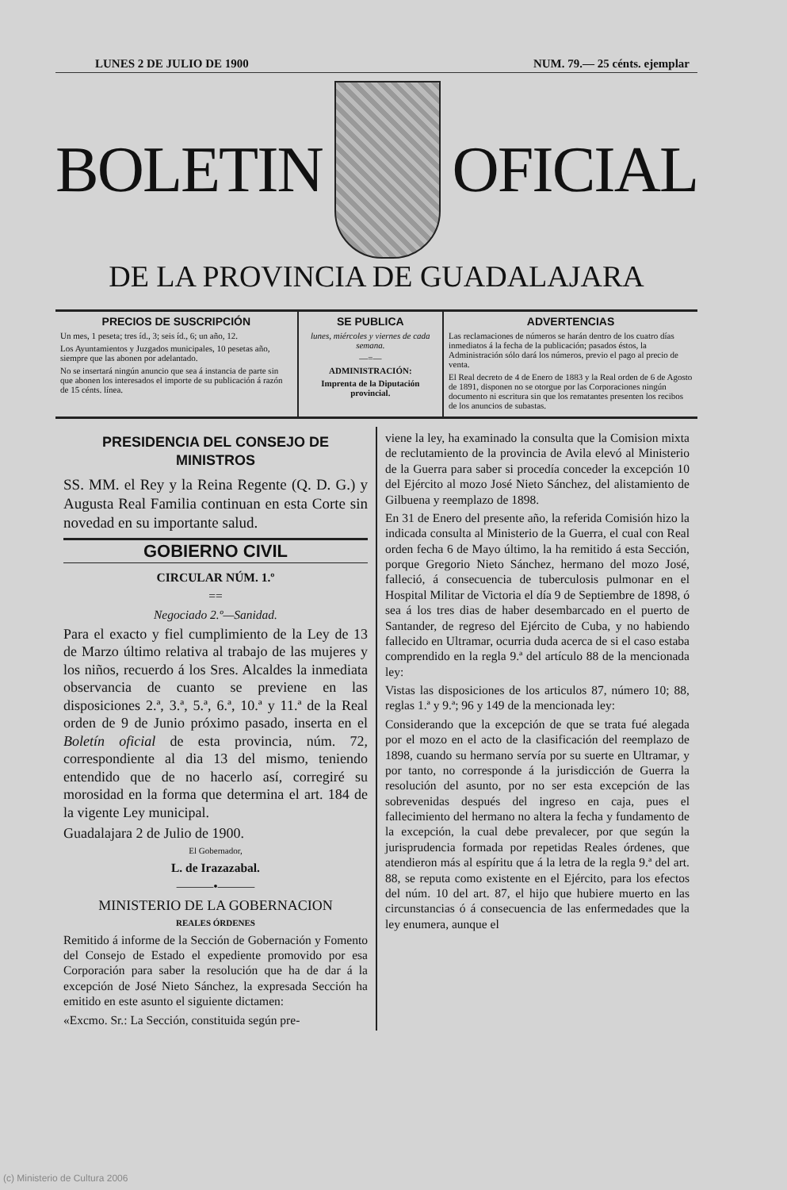LUNES 2 DE JULIO DE 1900 NUM. 79.— 25 cénts. ejemplar
BOLETIN OFICIAL
DE LA PROVINCIA DE GUADALAJARA
PRECIOS DE SUSCRIPCIÓN
Un mes, 1 peseta; tres íd., 3; seis íd., 6; un año, 12.
Los Ayuntamientos y Juzgados municipales, 10 pesetas año, siempre que las abonen por adelantado.
No se insertará ningún anuncio que sea á instancia de parte sin que abonen los interesados el importe de su publicación á razón de 15 cénts. línea.
SE PUBLICA
lunes, miércoles y viernes de cada semana.
—=—
ADMINISTRACIÓN:
Imprenta de la Diputación provincial.
ADVERTENCIAS
Las reclamaciones de números se harán dentro de los cuatro días inmediatos á la fecha de la publicación; pasados éstos, la Administración sólo dará los números, previo el pago al precio de venta.
El Real decreto de 4 de Enero de 1883 y la Real orden de 6 de Agosto de 1891, disponen no se otorgue por las Corporaciones ningún documento ni escritura sin que los rematantes presenten los recibos de los anuncios de subastas.
PRESIDENCIA DEL CONSEJO DE MINISTROS
SS. MM. el Rey y la Reina Regente (Q. D. G.) y Augusta Real Familia continuan en esta Corte sin novedad en su importante salud.
GOBIERNO CIVIL
CIRCULAR NÚM. 1.º
==
Negociado 2.º—Sanidad.
Para el exacto y fiel cumplimiento de la Ley de 13 de Marzo último relativa al trabajo de las mujeres y los niños, recuerdo á los Sres. Alcaldes la inmediata observancia de cuanto se previene en las disposiciones 2.ª, 3.ª, 5.ª, 6.ª, 10.ª y 11.ª de la Real orden de 9 de Junio próximo pasado, inserta en el Boletín oficial de esta provincia, núm. 72, correspondiente al dia 13 del mismo, teniendo entendido que de no hacerlo así, corregiré su morosidad en la forma que determina el art. 184 de la vigente Ley municipal.
Guadalajara 2 de Julio de 1900.
El Gobernador,
L. de Irazazabal.
———•———
MINISTERIO DE LA GOBERNACION
REALES ÓRDENES
Remitido á informe de la Sección de Gobernación y Fomento del Consejo de Estado el expediente promovido por esa Corporación para saber la resolución que ha de dar á la excepción de José Nieto Sánchez, la expresada Sección ha emitido en este asunto el siguiente dictamen:
«Excmo. Sr.: La Sección, constituida según pre-
viene la ley, ha examinado la consulta que la Comision mixta de reclutamiento de la provincia de Avila elevó al Ministerio de la Guerra para saber si procedía conceder la excepción 10 del Ejército al mozo José Nieto Sánchez, del alistamiento de Gilbuena y reemplazo de 1898.
En 31 de Enero del presente año, la referida Comisión hizo la indicada consulta al Ministerio de la Guerra, el cual con Real orden fecha 6 de Mayo último, la ha remitido á esta Sección, porque Gregorio Nieto Sánchez, hermano del mozo José, falleció, á consecuencia de tuberculosis pulmonar en el Hospital Militar de Victoria el día 9 de Septiembre de 1898, ó sea á los tres dias de haber desembarcado en el puerto de Santander, de regreso del Ejército de Cuba, y no habiendo fallecido en Ultramar, ocurria duda acerca de si el caso estaba comprendido en la regla 9.ª del artículo 88 de la mencionada ley:
Vistas las disposiciones de los articulos 87, número 10; 88, reglas 1.ª y 9.ª; 96 y 149 de la mencionada ley:
Considerando que la excepción de que se trata fué alegada por el mozo en el acto de la clasificación del reemplazo de 1898, cuando su hermano servía por su suerte en Ultramar, y por tanto, no corresponde á la jurisdicción de Guerra la resolución del asunto, por no ser esta excepción de las sobrevenidas después del ingreso en caja, pues el fallecimiento del hermano no altera la fecha y fundamento de la excepción, la cual debe prevalecer, por que según la jurisprudencia formada por repetidas Reales órdenes, que atendieron más al espíritu que á la letra de la regla 9.ª del art. 88, se reputa como existente en el Ejército, para los efectos del núm. 10 del art. 87, el hijo que hubiere muerto en las circunstancias ó á consecuencia de las enfermedades que la ley enumera, aunque el
(c) Ministerio de Cultura 2006